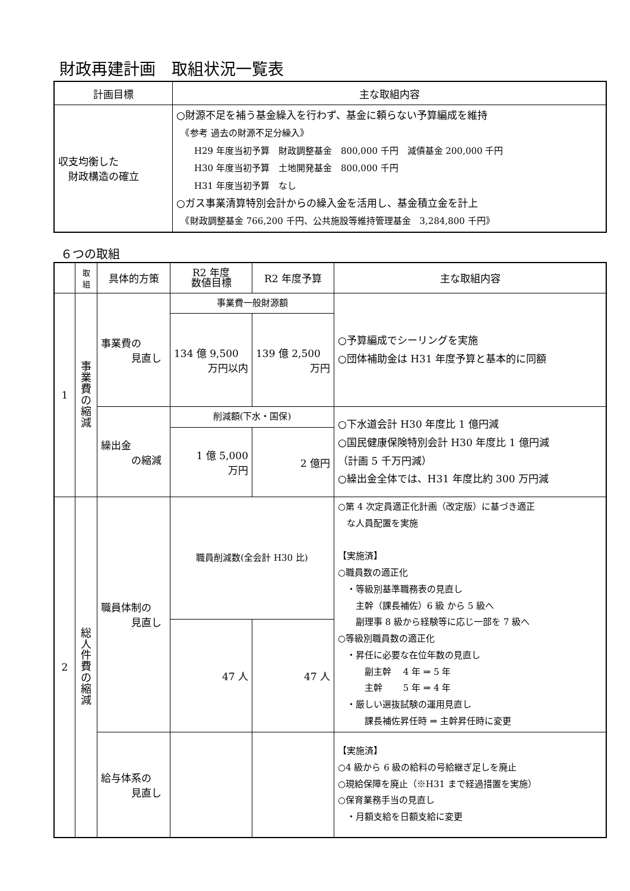財政再建計画　取組状況一覧表
| 計画目標 | 主な取組内容 |
| --- | --- |
| 収支均衡した 財政構造の確立 | ○財源不足を補う基金繰入を行わず、基金に頼らない予算編成を維持 《参考 過去の財源不足分繰入》 H29 年度当初予算 財政調整基金 800,000 千円 減債基金 200,000 千円 H30 年度当初予算 土地開発基金 800,000 千円 H31 年度当初予算 なし ○ガス事業清算特別会計からの繰入金を活用し、基金積立金を計上 《財政調整基金 766,200 千円、公共施設等維持管理基金 3,284,800 千円》 |
６つの取組
| | 取 組 | 具体的方策 | R2 年度 数値目標 | R2 年度予算 | 主な取組内容 |
| --- | --- | --- | --- | --- | --- |
| 1 | 事 業 費 の 縮 減 | 事業費の 見直し | 事業費一般財源額 | | ○予算編成でシーリングを実施 ○団体補助金は H31 年度予算と基本的に同額 |
| | | | 134 億 9,500 万円以内 | 139 億 2,500 万円 | |
| | | 繰出金 の縮減 | 削減額(下水・国保) | | ○下水道会計 H30 年度比 1 億円減 ○国民健康保険特別会計 H30 年度比 1 億円減 （計画 5 千万円減） ○繰出金全体では、H31 年度比約 300 万円減 |
| | | | 1 億 5,000 万円 | 2 億円 | |
| 2 | 総 人 件 費 の 縮 減 | 職員体制の 見直し | 職員削減数(全会計 H30 比) | | ○第 4 次定員適正化計画（改定版）に基づき適正 な人員配置を実施 【実施済】 ○職員数の適正化 ・等級別基準職務表の見直し 主幹（課長補佐）6 級 から 5 級へ 副理事 8 級から経験等に応じ一部を 7 級へ ○等級別職員数の適正化 ・昇任に必要な在位年数の見直し 副主幹 4 年 ⇒ 5 年 主幹 5 年 ⇒ 4 年 ・厳しい選抜試験の運用見直し 課長補佐昇任時 ⇒ 主幹昇任時に変更 |
| | | | 47 人 | 47 人 | |
| | | 給与体系の 見直し | | | 【実施済】 ○4 級から 6 級の給料の号給継ぎ足しを廃止 ○現給保障を廃止（※H31 まで経過措置を実施） ○保育業務手当の見直し ・月額支給を日額支給に変更 |